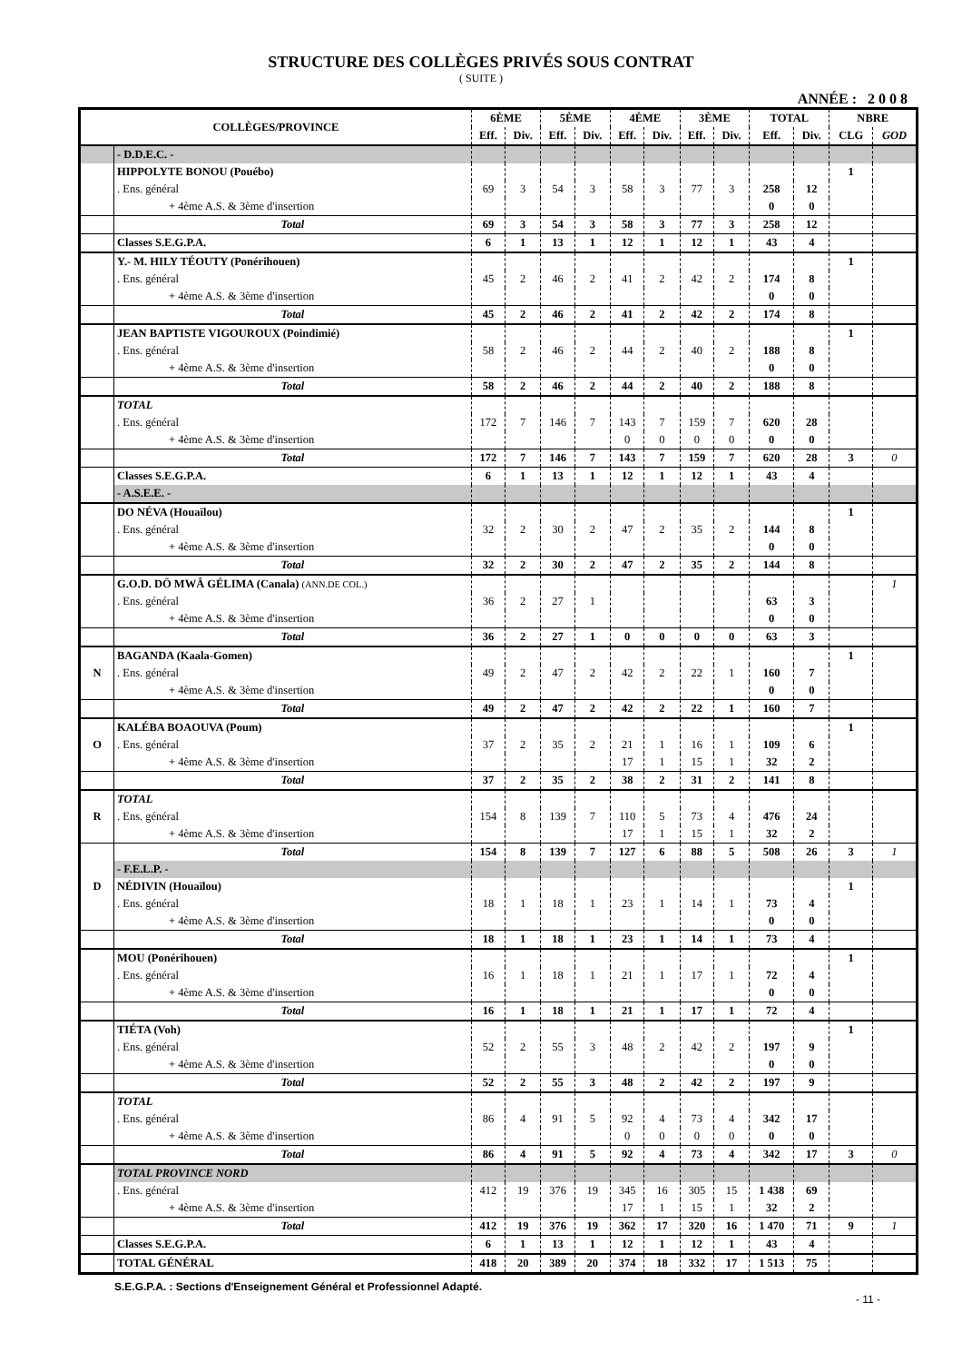STRUCTURE DES COLLÈGES PRIVÉS SOUS CONTRAT
( SUITE )
ANNÉE : 2 0 0 8
| COLLÈGES/PROVINCE | | 6ÈME | | 5ÈME | | 4ÈME | | 3ÈME | | TOTAL | | NBRE | |
| --- | --- | --- | --- | --- | --- | --- | --- | --- | --- | --- | --- | --- | --- |
| | | Eff. | Div. | Eff. | Div. | Eff. | Div. | Eff. | Div. | Eff. | Div. | CLG | GOD |
| | - D.D.E.C. - | | | | | | | | | | | | |
| | HIPPOLYTE BONOU (Pouébo) | | | | | | | | | | | 1 | |
| | . Ens. général | 69 | 3 | 54 | 3 | 58 | 3 | 77 | 3 | 258 | 12 | | |
| | + 4ème A.S. & 3ème d'insertion | | | | | | | | | 0 | 0 | | |
| | Total | 69 | 3 | 54 | 3 | 58 | 3 | 77 | 3 | 258 | 12 | | |
| | Classes S.E.G.P.A. | 6 | 1 | 13 | 1 | 12 | 1 | 12 | 1 | 43 | 4 | | |
| | Y.- M. HILY TÉOUTY (Ponérihouen) | | | | | | | | | | | 1 | |
| | . Ens. général | 45 | 2 | 46 | 2 | 41 | 2 | 42 | 2 | 174 | 8 | | |
| | + 4ème A.S. & 3ème d'insertion | | | | | | | | | 0 | 0 | | |
| | Total | 45 | 2 | 46 | 2 | 41 | 2 | 42 | 2 | 174 | 8 | | |
| | JEAN BAPTISTE VIGOUROUX (Poindimié) | | | | | | | | | | | 1 | |
| | . Ens. général | 58 | 2 | 46 | 2 | 44 | 2 | 40 | 2 | 188 | 8 | | |
| | + 4ème A.S. & 3ème d'insertion | | | | | | | | | 0 | 0 | | |
| | Total | 58 | 2 | 46 | 2 | 44 | 2 | 40 | 2 | 188 | 8 | | |
| | TOTAL | | | | | | | | | | | | |
| | . Ens. général | 172 | 7 | 146 | 7 | 143 | 7 | 159 | 7 | 620 | 28 | | |
| | + 4ème A.S. & 3ème d'insertion | | | | | 0 | 0 | 0 | 0 | 0 | 0 | | |
| | Total | 172 | 7 | 146 | 7 | 143 | 7 | 159 | 7 | 620 | 28 | 3 | 0 |
| | Classes S.E.G.P.A. | 6 | 1 | 13 | 1 | 12 | 1 | 12 | 1 | 43 | 4 | | |
| | - A.S.E.E. - | | | | | | | | | | | | |
| | DO NÉVA (Houaïlou) | | | | | | | | | | | 1 | |
| | . Ens. général | 32 | 2 | 30 | 2 | 47 | 2 | 35 | 2 | 144 | 8 | | |
| | + 4ème A.S. & 3ème d'insertion | | | | | | | | | 0 | 0 | | |
| | Total | 32 | 2 | 30 | 2 | 47 | 2 | 35 | 2 | 144 | 8 | | |
| | G.O.D. DÖ MWÂ GÉLIMA (Canala) (ANN.DE COL.) | | | | | | | | | | | | 1 |
| | . Ens. général | 36 | 2 | 27 | 1 | | | | | 63 | 3 | | |
| | + 4ème A.S. & 3ème d'insertion | | | | | | | | | 0 | 0 | | |
| | Total | 36 | 2 | 27 | 1 | 0 | 0 | 0 | 0 | 63 | 3 | | |
| | BAGANDA (Kaala-Gomen) | | | | | | | | | | | 1 | |
| N | . Ens. général | 49 | 2 | 47 | 2 | 42 | 2 | 22 | 1 | 160 | 7 | | |
| | + 4ème A.S. & 3ème d'insertion | | | | | | | | | 0 | 0 | | |
| | Total | 49 | 2 | 47 | 2 | 42 | 2 | 22 | 1 | 160 | 7 | | |
| | KALÉBA BOAOUVA (Poum) | | | | | | | | | | | 1 | |
| O | . Ens. général | 37 | 2 | 35 | 2 | 21 | 1 | 16 | 1 | 109 | 6 | | |
| | + 4ème A.S. & 3ème d'insertion | | | | | 17 | 1 | 15 | 1 | 32 | 2 | | |
| | Total | 37 | 2 | 35 | 2 | 38 | 2 | 31 | 2 | 141 | 8 | | |
| | TOTAL | | | | | | | | | | | | |
| R | . Ens. général | 154 | 8 | 139 | 7 | 110 | 5 | 73 | 4 | 476 | 24 | | |
| | + 4ème A.S. & 3ème d'insertion | | | | | 17 | 1 | 15 | 1 | 32 | 2 | | |
| | Total | 154 | 8 | 139 | 7 | 127 | 6 | 88 | 5 | 508 | 26 | 3 | 1 |
| | - F.E.L.P. - | | | | | | | | | | | | |
| D | NÉDIVIN (Houaïlou) | | | | | | | | | | | 1 | |
| | . Ens. général | 18 | 1 | 18 | 1 | 23 | 1 | 14 | 1 | 73 | 4 | | |
| | + 4ème A.S. & 3ème d'insertion | | | | | | | | | 0 | 0 | | |
| | Total | 18 | 1 | 18 | 1 | 23 | 1 | 14 | 1 | 73 | 4 | | |
| | MOU (Ponérihouen) | | | | | | | | | | | 1 | |
| | . Ens. général | 16 | 1 | 18 | 1 | 21 | 1 | 17 | 1 | 72 | 4 | | |
| | + 4ème A.S. & 3ème d'insertion | | | | | | | | | 0 | 0 | | |
| | Total | 16 | 1 | 18 | 1 | 21 | 1 | 17 | 1 | 72 | 4 | | |
| | TIÉTA (Voh) | | | | | | | | | | | 1 | |
| | . Ens. général | 52 | 2 | 55 | 3 | 48 | 2 | 42 | 2 | 197 | 9 | | |
| | + 4ème A.S. & 3ème d'insertion | | | | | | | | | 0 | 0 | | |
| | Total | 52 | 2 | 55 | 3 | 48 | 2 | 42 | 2 | 197 | 9 | | |
| | TOTAL | | | | | | | | | | | | |
| | . Ens. général | 86 | 4 | 91 | 5 | 92 | 4 | 73 | 4 | 342 | 17 | | |
| | + 4ème A.S. & 3ème d'insertion | | | | | 0 | 0 | 0 | 0 | 0 | 0 | | |
| | Total | 86 | 4 | 91 | 5 | 92 | 4 | 73 | 4 | 342 | 17 | 3 | 0 |
| | TOTAL PROVINCE NORD | | | | | | | | | | | | |
| | . Ens. général | 412 | 19 | 376 | 19 | 345 | 16 | 305 | 15 | 1 438 | 69 | | |
| | + 4ème A.S. & 3ème d'insertion | | | | | 17 | 1 | 15 | 1 | 32 | 2 | | |
| | Total | 412 | 19 | 376 | 19 | 362 | 17 | 320 | 16 | 1 470 | 71 | 9 | 1 |
| | Classes S.E.G.P.A. | 6 | 1 | 13 | 1 | 12 | 1 | 12 | 1 | 43 | 4 | | |
| | TOTAL GÉNÉRAL | 418 | 20 | 389 | 20 | 374 | 18 | 332 | 17 | 1 513 | 75 | | |
S.E.G.P.A. : Sections d'Enseignement Général et Professionnel Adapté.
- 11 -